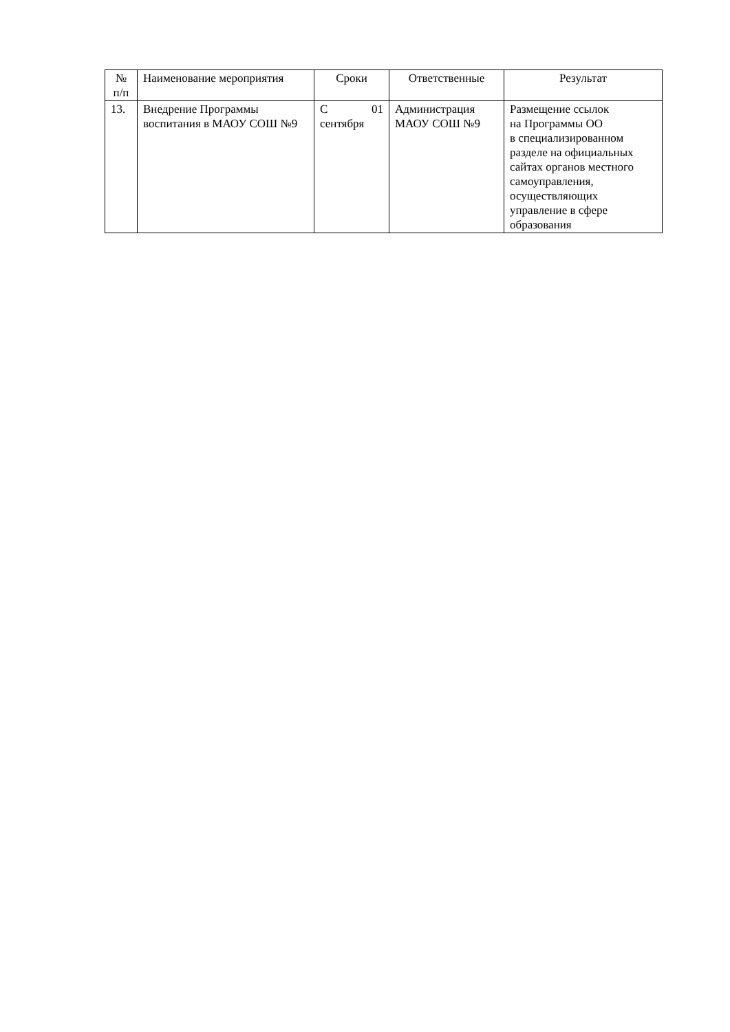| № п/п | Наименование мероприятия | Сроки | Ответственные | Результат |
| --- | --- | --- | --- | --- |
| 13. | Внедрение Программы воспитания в МАОУ СОШ №9 | С 01 сентября | Администрация МАОУ СОШ №9 | Размещение ссылок на Программы ОО в специализированном разделе на официальных сайтах органов местного самоуправления, осуществляющих управление в сфере образования |